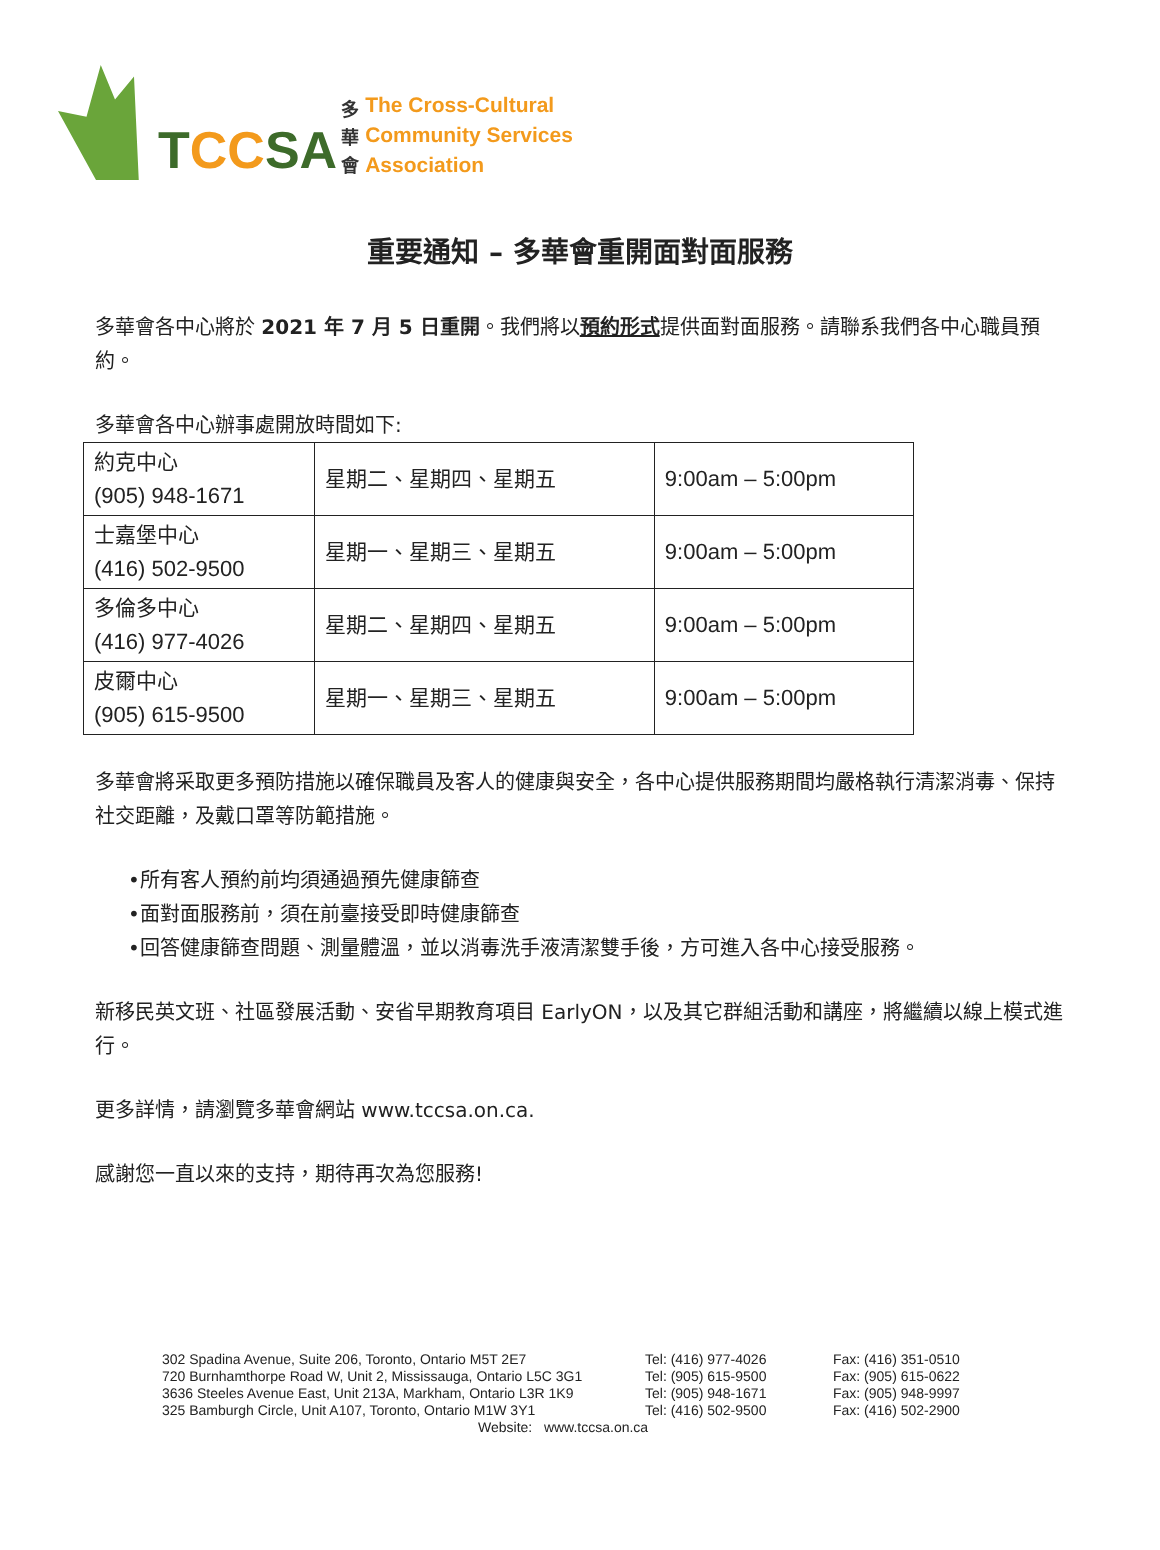TCCSA
多
華
會
The Cross-Cultural
Community Services
Association
重要通知 – 多華會重開面對面服務
多華會各中心將於 2021 年 7 月 5 日重開。我們將以預約形式提供面對面服務。請聯系我們各中心職員預約。
多華會各中心辦事處開放時間如下:
| 約克中心 (905) 948-1671 | 星期二、星期四、星期五 | 9:00am – 5:00pm |
| 士嘉堡中心 (416) 502-9500 | 星期一、星期三、星期五 | 9:00am – 5:00pm |
| 多倫多中心 (416) 977-4026 | 星期二、星期四、星期五 | 9:00am – 5:00pm |
| 皮爾中心 (905) 615-9500 | 星期一、星期三、星期五 | 9:00am – 5:00pm |
多華會將采取更多預防措施以確保職員及客人的健康與安全，各中心提供服務期間均嚴格執行清潔消毒、保持社交距離，及戴口罩等防範措施。
•所有客人預約前均須通過預先健康篩查
•面對面服務前，須在前臺接受即時健康篩查
•回答健康篩查問題、測量體溫，並以消毒洗手液清潔雙手後，方可進入各中心接受服務。
新移民英文班、社區發展活動、安省早期教育項目 EarlyON，以及其它群組活動和講座，將繼續以線上模式進行。
更多詳情，請瀏覽多華會網站 www.tccsa.on.ca.
感謝您一直以來的支持，期待再次為您服務!
302 Spadina Avenue, Suite 206, Toronto, Ontario M5T 2E7
720 Burnhamthorpe Road W, Unit 2, Mississauga, Ontario L5C 3G1
3636 Steeles Avenue East, Unit 213A, Markham, Ontario L3R 1K9
325 Bamburgh Circle, Unit A107, Toronto, Ontario M1W 3Y1
Tel: (416) 977-4026
Tel: (905) 615-9500
Tel: (905) 948-1671
Tel: (416) 502-9500
Fax: (416) 351-0510
Fax: (905) 615-0622
Fax: (905) 948-9997
Fax: (416) 502-2900
Website: www.tccsa.on.ca